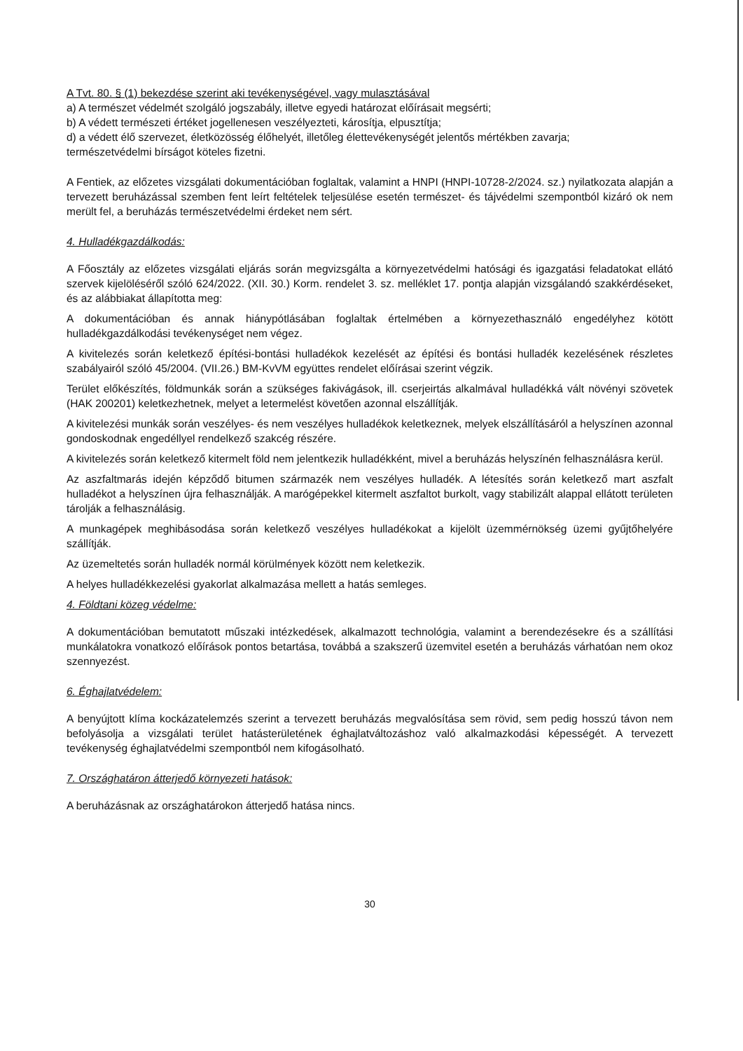A Tvt. 80. § (1) bekezdése szerint aki tevékenységével, vagy mulasztásával
a) A természet védelmét szolgáló jogszabály, illetve egyedi határozat előírásait megsérti;
b) A védett természeti értéket jogellenesen veszélyezteti, károsítja, elpusztítja;
d) a védett élő szervezet, életközösség élőhelyét, illetőleg élettevékenységét jelentős mértékben zavarja;
természetvédelmi bírságot köteles fizetni.
A Fentiek, az előzetes vizsgálati dokumentációban foglaltak, valamint a HNPI (HNPI-10728-2/2024. sz.) nyilatkozata alapján a tervezett beruházással szemben fent leírt feltételek teljesülése esetén természet- és tájvédelmi szempontból kizáró ok nem merült fel, a beruházás természetvédelmi érdeket nem sért.
4. Hulladékgazdálkodás:
A Főosztály az előzetes vizsgálati eljárás során megvizsgálta a környezetvédelmi hatósági és igazgatási feladatokat ellátó szervek kijelöléséről szóló 624/2022. (XII. 30.) Korm. rendelet 3. sz. melléklet 17. pontja alapján vizsgálandó szakkérdéseket, és az alábbiakat állapította meg:
A dokumentációban és annak hiánypótlásában foglaltak értelmében a környezethasználó engedélyhez kötött hulladékgazdálkodási tevékenységet nem végez.
A kivitelezés során keletkező építési-bontási hulladékok kezelését az építési és bontási hulladék kezelésének részletes szabályairól szóló 45/2004. (VII.26.) BM-KvVM együttes rendelet előírásai szerint végzik.
Terület előkészítés, földmunkák során a szükséges fakivágások, ill. cserjeirtás alkalmával hulladékká vált növényi szövetek (HAK 200201) keletkezhetnek, melyet a letermelést követően azonnal elszállítják.
A kivitelezési munkák során veszélyes- és nem veszélyes hulladékok keletkeznek, melyek elszállításáról a helyszínen azonnal gondoskodnak engedéllyel rendelkező szakcég részére.
A kivitelezés során keletkező kitermelt föld nem jelentkezik hulladékként, mivel a beruházás helyszínén felhasználásra kerül.
Az aszfaltmarás idején képződő bitumen származék nem veszélyes hulladék. A létesítés során keletkező mart aszfalt hulladékot a helyszínen újra felhasználják. A marógépekkel kitermelt aszfaltot burkolt, vagy stabilizált alappal ellátott területen tárolják a felhasználásig.
A munkagépek meghibásodása során keletkező veszélyes hulladékokat a kijelölt üzemmérnökség üzemi gyűjtőhelyére szállítják.
Az üzemeltetés során hulladék normál körülmények között nem keletkezik.
A helyes hulladékkezelési gyakorlat alkalmazása mellett a hatás semleges.
4. Földtani közeg védelme:
A dokumentációban bemutatott műszaki intézkedések, alkalmazott technológia, valamint a berendezésekre és a szállítási munkálatokra vonatkozó előírások pontos betartása, továbbá a szakszerű üzemvitel esetén a beruházás várhatóan nem okoz szennyezést.
6. Éghajlatvédelem:
A benyújtott klíma kockázatelemzés szerint a tervezett beruházás megvalósítása sem rövid, sem pedig hosszú távon nem befolyásolja a vizsgálati terület hatásterületének éghajlatváltozáshoz való alkalmazkodási képességét. A tervezett tevékenység éghajlatvédelmi szempontból nem kifogásolható.
7. Országhatáron átterjedő környezeti hatások:
A beruházásnak az országhatárokon átterjedő hatása nincs.
30